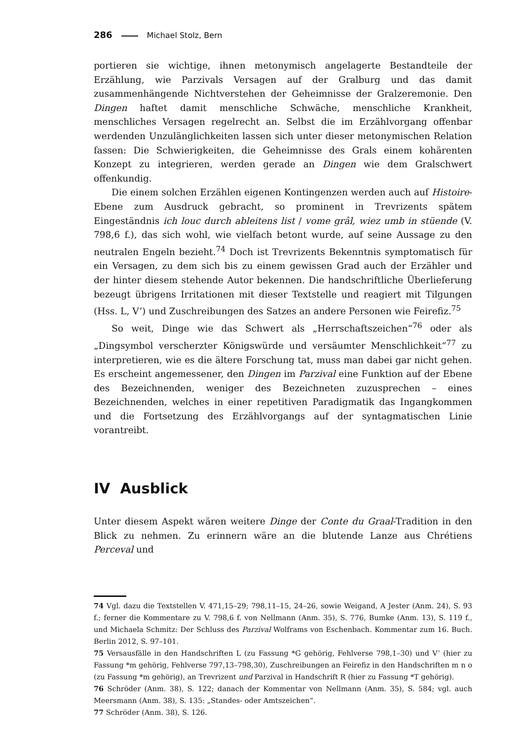286 Michael Stolz, Bern
portieren sie wichtige, ihnen metonymisch angelagerte Bestandteile der Erzählung, wie Parzivals Versagen auf der Gralburg und das damit zusammenhängende Nichtverstehen der Geheimnisse der Gralzeremonie. Den Dingen haftet damit menschliche Schwäche, menschliche Krankheit, menschliches Versagen regelrecht an. Selbst die im Erzählvorgang offenbar werdenden Unzulänglichkeiten lassen sich unter dieser metonymischen Relation fassen: Die Schwierigkeiten, die Geheimnisse des Grals einem kohärenten Konzept zu integrieren, werden gerade an Dingen wie dem Gralschwert offenkundig.
Die einem solchen Erzählen eigenen Kontingenzen werden auch auf Histoire-Ebene zum Ausdruck gebracht, so prominent in Trevrizents spätem Eingeständnis ich louc durch ableitens list / vome grâl, wiez umb in stüende (V. 798,6 f.), das sich wohl, wie vielfach betont wurde, auf seine Aussage zu den neutralen Engeln bezieht.<sup>74</sup> Doch ist Trevrizents Bekenntnis symptomatisch für ein Versagen, zu dem sich bis zu einem gewissen Grad auch der Erzähler und der hinter diesem stehende Autor bekennen. Die handschriftliche Überlieferung bezeugt übrigens Irritationen mit dieser Textstelle und reagiert mit Tilgungen (Hss. L, V’) und Zuschreibungen des Satzes an andere Personen wie Feirefiz.<sup>75</sup>
So weit, Dinge wie das Schwert als „Herrschaftszeichen“<sup>76</sup> oder als „Dingsymbol verscherzter Königswürde und versäumter Menschlichkeit“<sup>77</sup> zu interpretieren, wie es die ältere Forschung tat, muss man dabei gar nicht gehen. Es erscheint angemessener, den Dingen im Parzival eine Funktion auf der Ebene des Bezeichnenden, weniger des Bezeichneten zuzusprechen – eines Bezeichnenden, welches in einer repetitiven Paradigmatik das Ingangkommen und die Fortsetzung des Erzählvorgangs auf der syntagmatischen Linie vorantreibt.
IV Ausblick
Unter diesem Aspekt wären weitere Dinge der Conte du Graal-Tradition in den Blick zu nehmen. Zu erinnern wäre an die blutende Lanze aus Chrétiens Perceval und
74 Vgl. dazu die Textstellen V. 471,15–29; 798,11–15, 24–26, sowie Weigand, A Jester (Anm. 24), S. 93 f.; ferner die Kommentare zu V. 798,6 f. von Nellmann (Anm. 35), S. 776, Bumke (Anm. 13), S. 119 f., und Michaela Schmitz: Der Schluss des Parzival Wolframs von Eschenbach. Kommentar zum 16. Buch. Berlin 2012, S. 97–101.
75 Versausfälle in den Handschriften L (zu Fassung *G gehörig, Fehlverse 798,1–30) und V’ (hier zu Fassung *m gehörig, Fehlverse 797,13–798,30), Zuschreibungen an Feirefiz in den Handschriften m n o (zu Fassung *m gehörig), an Trevrizent und Parzival in Handschrift R (hier zu Fassung *T gehörig).
76 Schröder (Anm. 38), S. 122; danach der Kommentar von Nellmann (Anm. 35), S. 584; vgl. auch Meersmann (Anm. 38), S. 135: „Standes- oder Amtszeichen“.
77 Schröder (Anm. 38), S. 126.